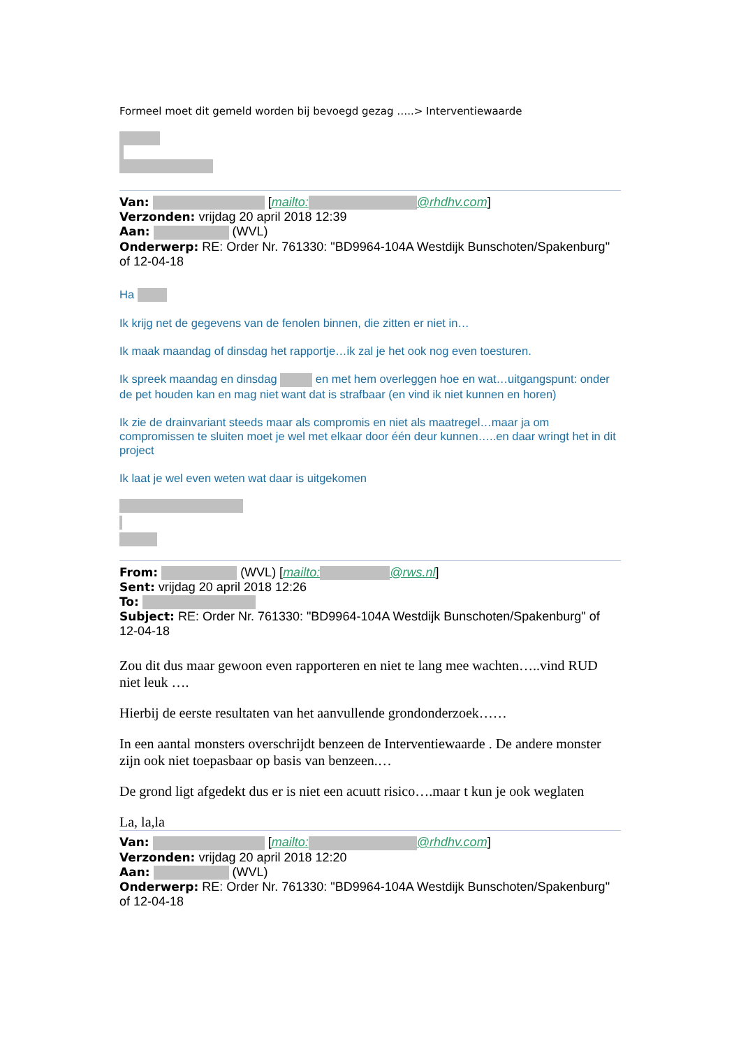Formeel moet dit gemeld worden bij bevoegd gezag …..> Interventiewaarde
Van: [mailto: @rhdhv.com]
Verzonden: vrijdag 20 april 2018 12:39
Aan: (WVL)
Onderwerp: RE: Order Nr. 761330: "BD9964-104A Westdijk Bunschoten/Spakenburg" of 12-04-18
Ha
Ik krijg net de gegevens van de fenolen binnen, die zitten er niet in…
Ik maak maandag of dinsdag het rapportje…ik zal je het ook nog even toesturen.
Ik spreek maandag en dinsdag en met hem overleggen hoe en wat…uitgangspunt: onder de pet houden kan en mag niet want dat is strafbaar (en vind ik niet kunnen en horen)
Ik zie de drainvariant steeds maar als compromis en niet als maatregel…maar ja om compromissen te sluiten moet je wel met elkaar door één deur kunnen…..en daar wringt het in dit project
Ik laat je wel even weten wat daar is uitgekomen
From: (WVL) [mailto: @rws.nl]
Sent: vrijdag 20 april 2018 12:26
To:
Subject: RE: Order Nr. 761330: "BD9964-104A Westdijk Bunschoten/Spakenburg" of 12-04-18
Zou dit dus maar gewoon even rapporteren en niet te lang mee wachten…..vind RUD niet leuk ….
Hierbij de eerste resultaten van het aanvullende grondonderzoek……
In een aantal monsters overschrijdt benzeen de Interventiewaarde . De andere monster zijn ook niet toepasbaar op basis van benzeen.…
De grond ligt afgedekt dus er is niet een acuutt risico….maar t kun je ook weglaten
La, la,la
Van: [mailto: @rhdhv.com]
Verzonden: vrijdag 20 april 2018 12:20
Aan: (WVL)
Onderwerp: RE: Order Nr. 761330: "BD9964-104A Westdijk Bunschoten/Spakenburg" of 12-04-18